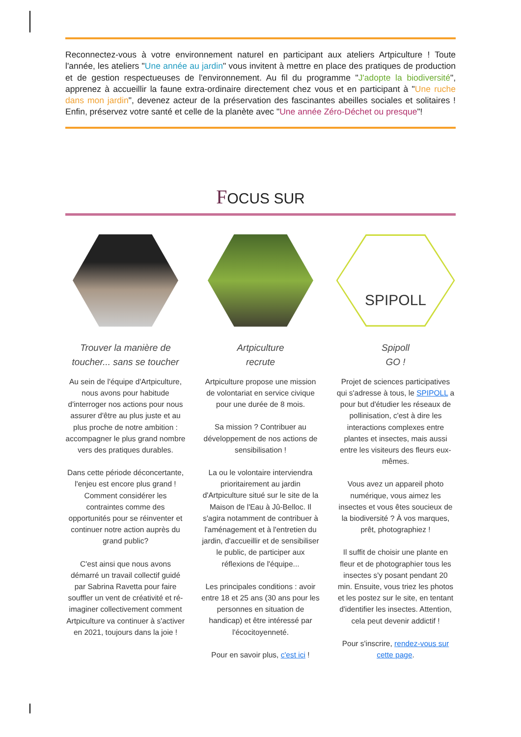Reconnectez-vous à votre environnement naturel en participant aux ateliers Artpiculture ! Toute l'année, les ateliers "Une année au jardin" vous invitent à mettre en place des pratiques de production et de gestion respectueuses de l'environnement. Au fil du programme "J'adopte la biodiversité", apprenez à accueillir la faune extra-ordinaire directement chez vous et en participant à "Une ruche dans mon jardin", devenez acteur de la préservation des fascinantes abeilles sociales et solitaires ! Enfin, préservez votre santé et celle de la planète avec "Une année Zéro-Déchet ou presque"!
FOCUS SUR
Trouver la manière de toucher... sans se toucher
Au sein de l'équipe d'Artpiculture, nous avons pour habitude d'interroger nos actions pour nous assurer d'être au plus juste et au plus proche de notre ambition : accompagner le plus grand nombre vers des pratiques durables.
Dans cette période déconcertante, l'enjeu est encore plus grand ! Comment considérer les contraintes comme des opportunités pour se réinventer et continuer notre action auprès du grand public?
C'est ainsi que nous avons démarré un travail collectif guidé par Sabrina Ravetta pour faire souffler un vent de créativité et ré-imaginer collectivement comment Artpiculture va continuer à s'activer en 2021, toujours dans la joie !
Artpiculture
recrute
Artpiculture propose une mission de volontariat en service civique pour une durée de 8 mois.
Sa mission ? Contribuer au développement de nos actions de sensibilisation !
La ou le volontaire interviendra prioritairement au jardin d'Artpiculture situé sur le site de la Maison de l'Eau à Jû-Belloc. Il s'agira notamment de contribuer à l'aménagement et à l'entretien du jardin, d'accueillir et de sensibiliser le public, de participer aux réflexions de l'équipe...
Les principales conditions : avoir entre 18 et 25 ans (30 ans pour les personnes en situation de handicap) et être intéressé par l'écocitoyenneté.
Pour en savoir plus, c'est ici !
SPIPOLL
Spipoll
GO !
Projet de sciences participatives qui s'adresse à tous, le SPIPOLL a pour but d'étudier les réseaux de pollinisation, c'est à dire les interactions complexes entre plantes et insectes, mais aussi entre les visiteurs des fleurs eux-mêmes.
Vous avez un appareil photo numérique, vous aimez les insectes et vous êtes soucieux de la biodiversité ? À vos marques, prêt, photographiez !
Il suffit de choisir une plante en fleur et de photographier tous les insectes s'y posant pendant 20 min. Ensuite, vous triez les photos et les postez sur le site, en tentant d'identifier les insectes. Attention, cela peut devenir addictif !
Pour s'inscrire, rendez-vous sur cette page.